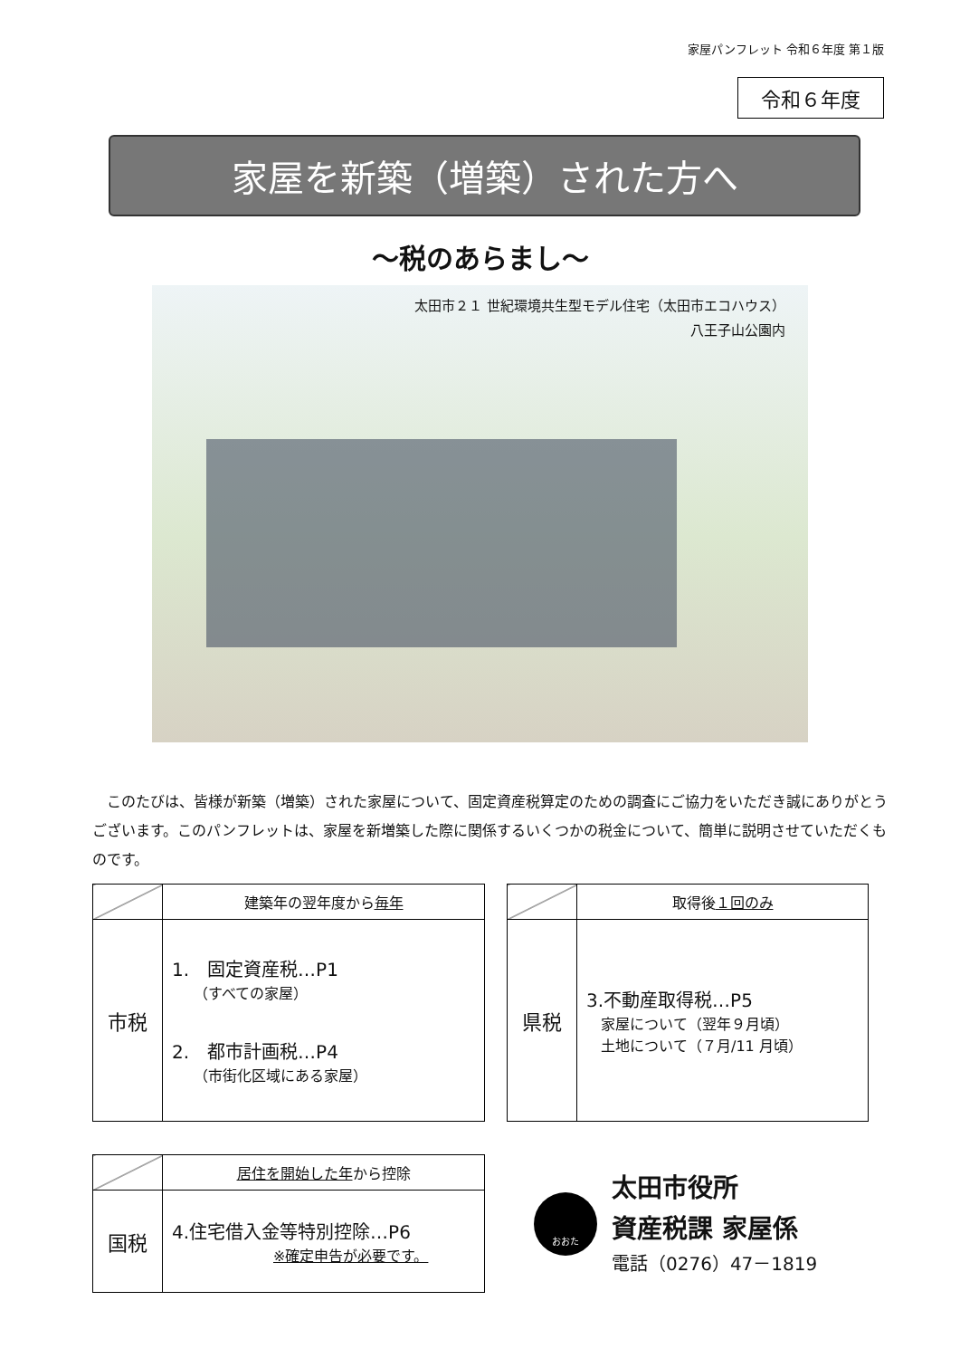家屋パンフレット 令和６年度 第１版
令和６年度
家屋を新築（増築）された方へ
～税のあらまし～
太田市２１ 世紀環境共生型モデル住宅（太田市エコハウス）
八王子山公園内
　このたびは、皆様が新築（増築）された家屋について、固定資産税算定のための調査にご協力をいただき誠にありがとうございます。このパンフレットは、家屋を新増築した際に関係するいくつかの税金について、簡単に説明させていただくものです。
| | 建築年の翌年度から 毎年 |
| --- | --- |
| 市税 | 1. 固定資産税…P1 （すべての家屋） 2. 都市計画税…P4 （市街化区域にある家屋） |
| | 取得後 １回のみ |
| --- | --- |
| 県税 | 3.不動産取得税…P5 家屋について（翌年９月頃） 土地について（７月/11 月頃） |
| | 居住を開始した年 から控除 |
| --- | --- |
| 国税 | 4.住宅借入金等特別控除…P6 ※確定申告が必要です。 |
おおた
太田市役所
資産税課 家屋係
電話（0276）47－1819